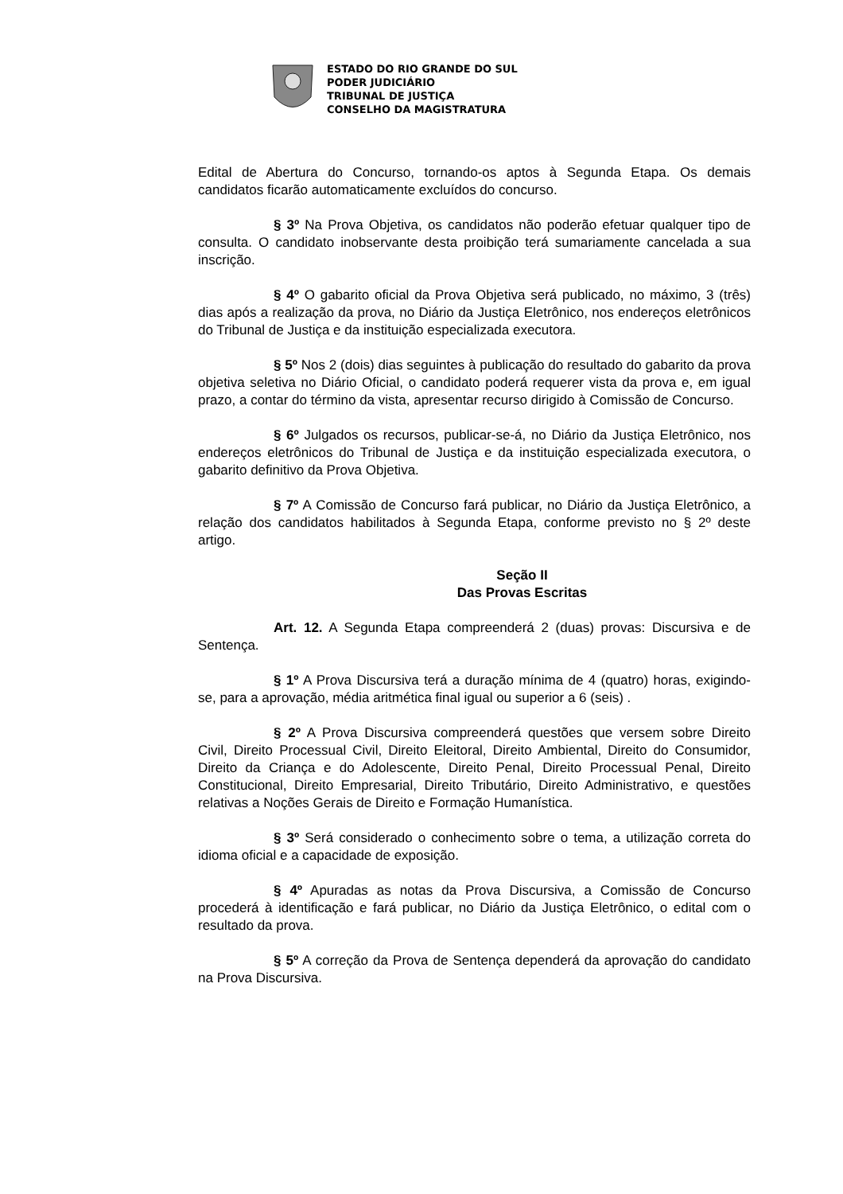ESTADO DO RIO GRANDE DO SUL
PODER JUDICIÁRIO
TRIBUNAL DE JUSTIÇA
CONSELHO DA MAGISTRATURA
Edital de Abertura do Concurso, tornando-os aptos à Segunda Etapa. Os demais candidatos ficarão automaticamente excluídos do concurso.
§ 3º Na Prova Objetiva, os candidatos não poderão efetuar qualquer tipo de consulta. O candidato inobservante desta proibição terá sumariamente cancelada a sua inscrição.
§ 4º O gabarito oficial da Prova Objetiva será publicado, no máximo, 3 (três) dias após a realização da prova, no Diário da Justiça Eletrônico, nos endereços eletrônicos do Tribunal de Justiça e da instituição especializada executora.
§ 5º Nos 2 (dois) dias seguintes à publicação do resultado do gabarito da prova objetiva seletiva no Diário Oficial, o candidato poderá requerer vista da prova e, em igual prazo, a contar do término da vista, apresentar recurso dirigido à Comissão de Concurso.
§ 6º Julgados os recursos, publicar-se-á, no Diário da Justiça Eletrônico, nos endereços eletrônicos do Tribunal de Justiça e da instituição especializada executora, o gabarito definitivo da Prova Objetiva.
§ 7º A Comissão de Concurso fará publicar, no Diário da Justiça Eletrônico, a relação dos candidatos habilitados à Segunda Etapa, conforme previsto no § 2º deste artigo.
Seção II
Das Provas Escritas
Art. 12. A Segunda Etapa compreenderá 2 (duas) provas: Discursiva e de Sentença.
§ 1º A Prova Discursiva terá a duração mínima de 4 (quatro) horas, exigindo-se, para a aprovação, média aritmética final igual ou superior a 6 (seis) .
§ 2º A Prova Discursiva compreenderá questões que versem sobre Direito Civil, Direito Processual Civil, Direito Eleitoral, Direito Ambiental, Direito do Consumidor, Direito da Criança e do Adolescente, Direito Penal, Direito Processual Penal, Direito Constitucional, Direito Empresarial, Direito Tributário, Direito Administrativo, e questões relativas a Noções Gerais de Direito e Formação Humanística.
§ 3º Será considerado o conhecimento sobre o tema, a utilização correta do idioma oficial e a capacidade de exposição.
§ 4º Apuradas as notas da Prova Discursiva, a Comissão de Concurso procederá à identificação e fará publicar, no Diário da Justiça Eletrônico, o edital com o resultado da prova.
§ 5º A correção da Prova de Sentença dependerá da aprovação do candidato na Prova Discursiva.